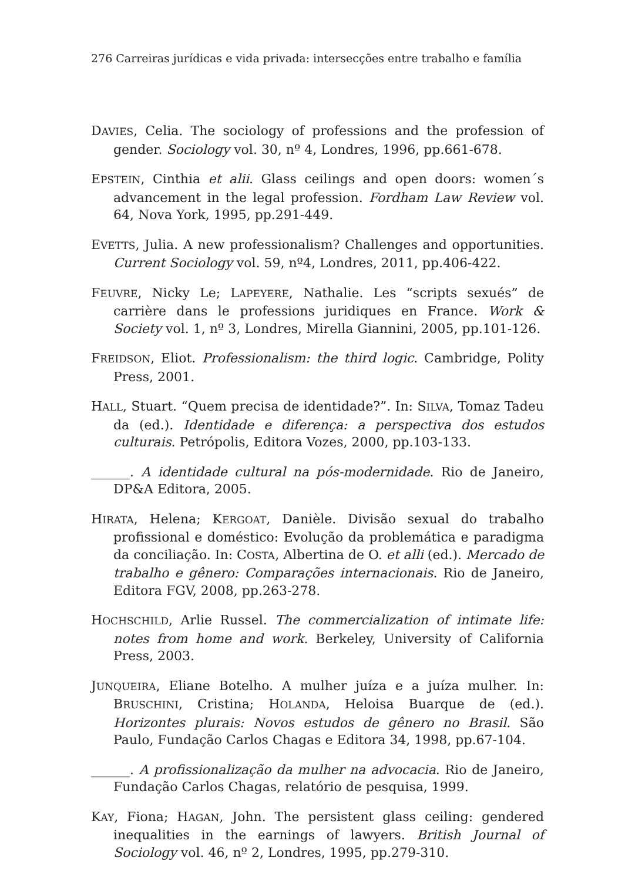276 Carreiras jurídicas e vida privada: intersecções entre trabalho e família
DAVIES, Celia. The sociology of professions and the profession of gender. Sociology vol. 30, nº 4, Londres, 1996, pp.661-678.
EPSTEIN, Cinthia et alii. Glass ceilings and open doors: women´s advancement in the legal profession. Fordham Law Review vol. 64, Nova York, 1995, pp.291-449.
EVETTS, Julia. A new professionalism? Challenges and opportunities. Current Sociology vol. 59, nº4, Londres, 2011, pp.406-422.
FEUVRE, Nicky Le; LAPEYERE, Nathalie. Les “scripts sexués” de carrière dans le professions juridiques en France. Work & Society vol. 1, nº 3, Londres, Mirella Giannini, 2005, pp.101-126.
FREIDSON, Eliot. Professionalism: the third logic. Cambridge, Polity Press, 2001.
HALL, Stuart. “Quem precisa de identidade?”. In: SILVA, Tomaz Tadeu da (ed.). Identidade e diferença: a perspectiva dos estudos culturais. Petrópolis, Editora Vozes, 2000, pp.103-133.
______. A identidade cultural na pós-modernidade. Rio de Janeiro, DP&A Editora, 2005.
HIRATA, Helena; KERGOAT, Danièle. Divisão sexual do trabalho profissional e doméstico: Evolução da problemática e paradigma da conciliação. In: COSTA, Albertina de O. et alli (ed.). Mercado de trabalho e gênero: Comparações internacionais. Rio de Janeiro, Editora FGV, 2008, pp.263-278.
HOCHSCHILD, Arlie Russel. The commercialization of intimate life: notes from home and work. Berkeley, University of California Press, 2003.
JUNQUEIRA, Eliane Botelho. A mulher juíza e a juíza mulher. In: BRUSCHINI, Cristina; HOLANDA, Heloisa Buarque de (ed.). Horizontes plurais: Novos estudos de gênero no Brasil. São Paulo, Fundação Carlos Chagas e Editora 34, 1998, pp.67-104.
______. A profissionalização da mulher na advocacia. Rio de Janeiro, Fundação Carlos Chagas, relatório de pesquisa, 1999.
KAY, Fiona; HAGAN, John. The persistent glass ceiling: gendered inequalities in the earnings of lawyers. British Journal of Sociology vol. 46, nº 2, Londres, 1995, pp.279-310.